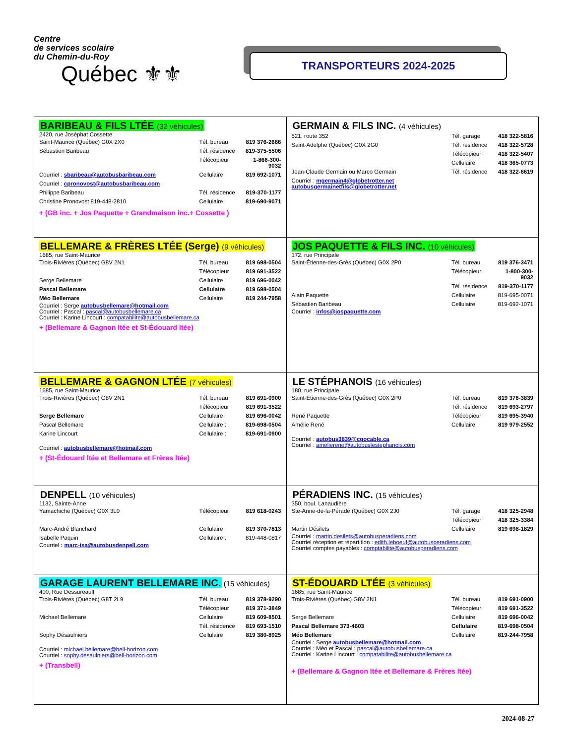Centre
de services scolaire
du Chemin-du-Roy
Québec ⚜⚜
TRANSPORTEURS 2024-2025
| BARIBEAU & FILS LTÉE (32 véhicules) 2420, rue Joséphat Cossette / Saint-Maurice (Québec) G0X 2X0 / Tél. bureau / 819 376-2666 / / Sébastien Baribeau / Tél. résidence / 819-375-5506 / / / Télécopieur / 1-866-300-9032 / / Courriel : sbaribeau@autobusbaribeau.com / Cellulaire / 819 692-1071 / / Courriel : cpronovost@autobusbaribeau.com / / / / Philippe Baribeau / Tél. résidence / 819-370-1177 / / Christine Pronovost 819-448-2810 / Cellulaire / 819-690-9071 / + (GB inc. + Jos Paquette + Grandmaison inc.+ Cossette ) | GERMAIN & FILS INC. (4 véhicules) / 521, route 352 / Tél. garage / 418 322-5816 / / Saint-Adelphe (Québec) G0X 2G0 / Tél. residence / 418 322-5728 / / / Télécopieur / 418 322-5407 / / / Cellulaire / 418 365-0773 / / Jean-Claude Germain ou Marco Germain / Tél. résidence / 418 322-6619 / / Courriel : mgermain4@globetrotter.net autobusgermainetfils@globetrotter.net / / / |
| BELLEMARE & FRÈRES LTÉE (Serge) (9 véhicules) 1685, rue Saint-Maurice / Trois-Rivières (Québec) G8V 2N1 / Tél. bureau / 819 698-0504 / / / Télécopieur / 819 691-3522 / / Serge Bellemare / Cellulaire / 819 696-0042 / / Pascal Bellemare / Cellulaire / 819 698-0504 / / Méo Bellemare / Cellulaire / 819 244-7958 / Courriel : Serge autobusbellemare@hotmail.com Courriel : Pascal : pascal@autobusbellemare.ca Courriel : Karine Lincourt : compatabilite@autobusbellemare.ca + (Bellemare & Gagnon ltée et St-Édouard ltée) | JOS PAQUETTE & FILS INC. (10 véhicules) 172, rue Principale / Saint-Étienne-des-Grès (Québec) G0X 2P0 / Tél. bureau / 819 376-3471 / / / Télécopieur / 1-800-300-9032 / / / Tél. résidence / 819-370-1177 / / Alain Paquette / Cellulaire / 819-695-0071 / / Sébastien Baribeau / Cellulaire / 819-692-1071 / Courriel : infos@jospaquette.com |
| BELLEMARE & GAGNON LTÉE (7 véhicules) 1685, rue Saint-Maurice / Trois-Rivières (Québec) G8V 2N1 / Tél. bureau / 819 691-0900 / / / Télécopieur / 819 691-3522 / / Serge Bellemare / Cellulaire / 819 696-0042 / / Pascal Bellemare / Cellulaire : / 819-698-0504 / / Karine Lincourt / Cellulaire : / 819-691-0900 / Courriel : autobusbellemare@hotmail.com + (St-Édouard ltée et Bellemare et Frères ltée) | LE STÉPHANOIS (16 véhicules) 180, rue Principale / Saint-Étienne-des-Grès (Québec) G0X 2P0 / Tél. bureau / 819 376-3839 / / / Tél. résidence / 819 693-2797 / / René Paquette / Télécopieur / 819 695-3940 / / Amélie René / Cellulaire / 819 979-2552 / Courriel : autobus3839@cgocable.ca Courriel : amelierene@autobuslestephanois.com |
| DENPELL (10 véhicules) 1132, Sainte-Anne / Yamachiche (Québec) G0X 3L0 / Télécopieur / 819 618-0243 / / Marc-André Blanchard / Cellulaire / 819 370-7813 / / Isabelle Paquin / Cellulaire : / 819-448-0817 / Courriel : marc-isa@autobusdenpell.com | PÉRADIENS INC. (15 véhicules) 350, boul. Lanaudière / Ste-Anne-de-la-Pérade (Québec) G0X 2J0 / Tél. garage / 418 325-2948 / / / Télécopieur / 418 325-3384 / / Martin Désilets / Cellulaire / 819 698-1829 / Courriel : martin.desilets@autobusperadiens.com Courriel réception et répartition : edith.leboeuf@autobusperadiens.com Courriel comptes payables : comptabilite@autobusperadiens.com |
| GARAGE LAURENT BELLEMARE INC. (15 véhicules) 400, Rue Dessureault / Trois-Rivières (Québec) G8T 2L9 / Tél. bureau / 819 378-9290 / / / Télécopieur / 819 371-3849 / / Michael Bellemare / Cellulaire / 819 609-8501 / / / Tél. résidence / 819 693-1510 / / Sophy Désaulniers / Cellulaire / 819 380-8925 / Courriel : michael.bellemare@bell-horizon.com Courriel : sophy.desaulniers@bell-horizon.com + (Transbell) | ST-ÉDOUARD LTÉE (3 véhicules) 1685, rue Saint-Maurice / Trois-Rivières (Québec) G8V 2N1 / Tél. bureau / 819 691-0900 / / / Télécopieur / 819 691-3522 / / Serge Bellemare / Cellulaire / 819 696-0042 / / Pascal Bellemare 373-4603 / Cellulaire / 819-698-0504 / / Méo Bellemare / Cellulaire / 819-244-7958 / Courriel : Serge autobusbellemare@hotmail.com Courriel : Méo et Pascal : pascal@autobusbellemare.ca Courriel : Karine Lincourt : compatabilite@autobusbellemare.ca + (Bellemare & Gagnon ltée et Bellemare & Frères ltée) |
2024-08-27